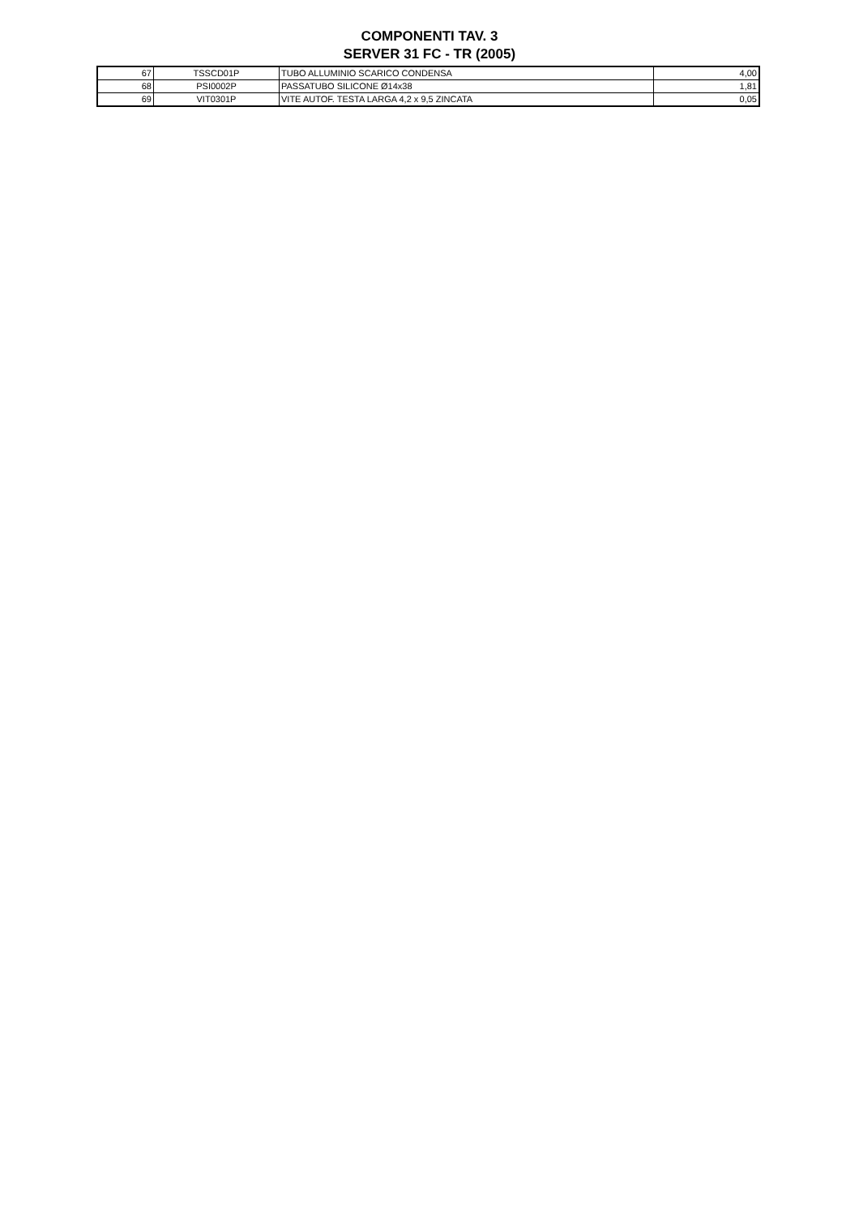COMPONENTI TAV. 3
SERVER 31 FC - TR (2005)
| 67 | TSSCD01P | TUBO ALLUMINIO SCARICO CONDENSA | 4,00 |
| 68 | PSI0002P | PASSATUBO SILICONE Ø14x38 | 1,81 |
| 69 | VIT0301P | VITE AUTOF. TESTA LARGA 4,2 x 9,5 ZINCATA | 0,05 |